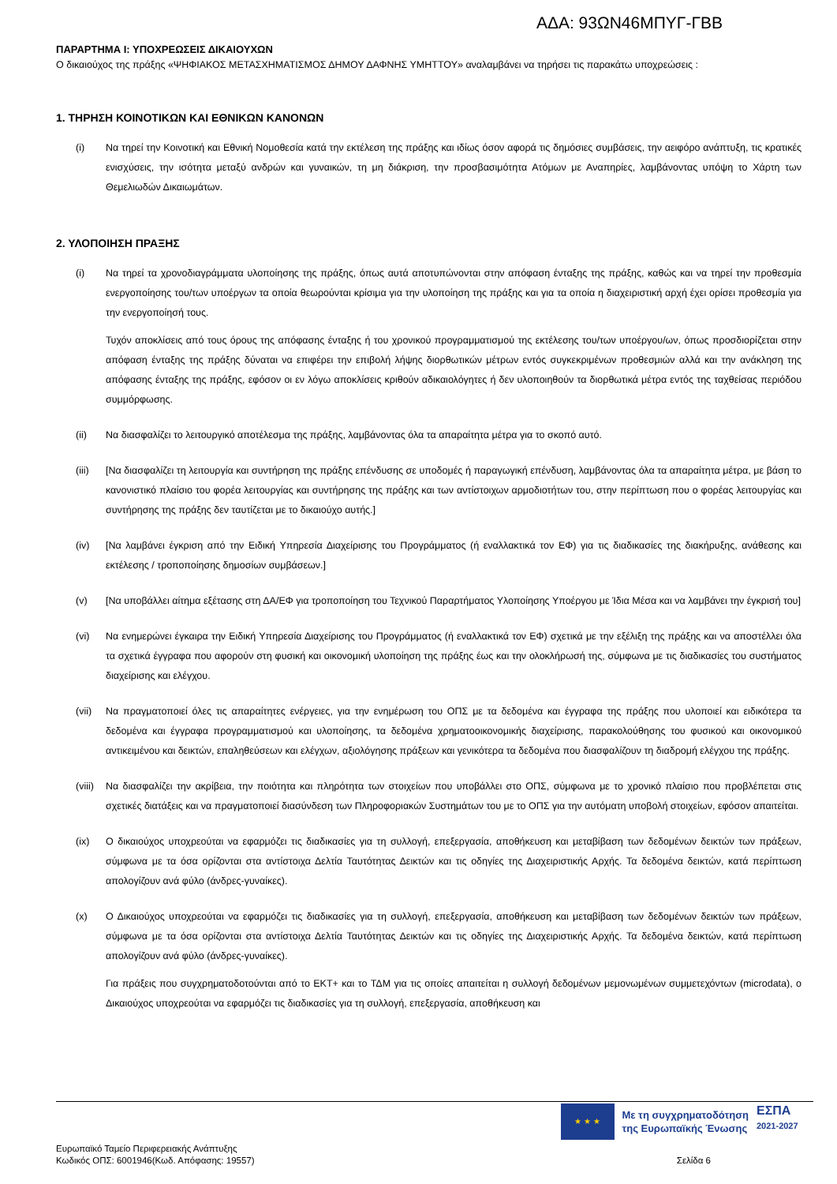ΑΔΑ: 93ΩΝ46ΜΠΥΓ-ΓΒΒ
ΠΑΡΑΡΤΗΜΑ Ι: ΥΠΟΧΡΕΩΣΕΙΣ ΔΙΚΑΙΟΥΧΩΝ
Ο δικαιούχος της πράξης «ΨΗΦΙΑΚΟΣ ΜΕΤΑΣΧΗΜΑΤΙΣΜΟΣ ΔΗΜΟΥ ΔΑΦΝΗΣ ΥΜΗΤΤΟΥ» αναλαμβάνει να τηρήσει τις παρακάτω υποχρεώσεις :
1. ΤΗΡΗΣΗ ΚΟΙΝΟΤΙΚΩΝ ΚΑΙ ΕΘΝΙΚΩΝ ΚΑΝΟΝΩΝ
(i) Να τηρεί την Κοινοτική και Εθνική Νομοθεσία κατά την εκτέλεση της πράξης και ιδίως όσον αφορά τις δημόσιες συμβάσεις, την αειφόρο ανάπτυξη, τις κρατικές ενισχύσεις, την ισότητα μεταξύ ανδρών και γυναικών, τη μη διάκριση, την προσβασιμότητα Ατόμων με Αναπηρίες, λαμβάνοντας υπόψη το Χάρτη των Θεμελιωδών Δικαιωμάτων.
2. ΥΛΟΠΟΙΗΣΗ ΠΡΑΞΗΣ
(i) Να τηρεί τα χρονοδιαγράμματα υλοποίησης της πράξης, όπως αυτά αποτυπώνονται στην απόφαση ένταξης της πράξης, καθώς και να τηρεί την προθεσμία ενεργοποίησης του/των υποέργων τα οποία θεωρούνται κρίσιμα για την υλοποίηση της πράξης και για τα οποία η διαχειριστική αρχή έχει ορίσει προθεσμία για την ενεργοποίησή τους.
Τυχόν αποκλίσεις από τους όρους της απόφασης ένταξης ή του χρονικού προγραμματισμού της εκτέλεσης του/των υποέργου/ων, όπως προσδιορίζεται στην απόφαση ένταξης της πράξης δύναται να επιφέρει την επιβολή λήψης διορθωτικών μέτρων εντός συγκεκριμένων προθεσμιών αλλά και την ανάκληση της απόφασης ένταξης της πράξης, εφόσον οι εν λόγω αποκλίσεις κριθούν αδικαιολόγητες ή δεν υλοποιηθούν τα διορθωτικά μέτρα εντός της ταχθείσας περιόδου συμμόρφωσης.
(ii) Να διασφαλίζει το λειτουργικό αποτέλεσμα της πράξης, λαμβάνοντας όλα τα απαραίτητα μέτρα για το σκοπό αυτό.
(iii) [Να διασφαλίζει τη λειτουργία και συντήρηση της πράξης επένδυσης σε υποδομές ή παραγωγική επένδυση, λαμβάνοντας όλα τα απαραίτητα μέτρα, με βάση το κανονιστικό πλαίσιο του φορέα λειτουργίας και συντήρησης της πράξης και των αντίστοιχων αρμοδιοτήτων του, στην περίπτωση που ο φορέας λειτουργίας και συντήρησης της πράξης δεν ταυτίζεται με το δικαιούχο αυτής.]
(iv) [Να λαμβάνει έγκριση από την Ειδική Υπηρεσία Διαχείρισης του Προγράμματος (ή εναλλακτικά τον ΕΦ) για τις διαδικασίες της διακήρυξης, ανάθεσης και εκτέλεσης / τροποποίησης δημοσίων συμβάσεων.]
(v) [Να υποβάλλει αίτημα εξέτασης στη ΔΑ/ΕΦ για τροποποίηση του Τεχνικού Παραρτήματος Υλοποίησης Υποέργου με Ίδια Μέσα και να λαμβάνει την έγκρισή του]
(vi) Να ενημερώνει έγκαιρα την Ειδική Υπηρεσία Διαχείρισης του Προγράμματος (ή εναλλακτικά τον ΕΦ) σχετικά με την εξέλιξη της πράξης και να αποστέλλει όλα τα σχετικά έγγραφα που αφορούν στη φυσική και οικονομική υλοποίηση της πράξης έως και την ολοκλήρωσή της, σύμφωνα με τις διαδικασίες του συστήματος διαχείρισης και ελέγχου.
(vii) Να πραγματοποιεί όλες τις απαραίτητες ενέργειες, για την ενημέρωση του ΟΠΣ με τα δεδομένα και έγγραφα της πράξης που υλοποιεί και ειδικότερα τα δεδομένα και έγγραφα προγραμματισμού και υλοποίησης, τα δεδομένα χρηματοοικονομικής διαχείρισης, παρακολούθησης του φυσικού και οικονομικού αντικειμένου και δεικτών, επαληθεύσεων και ελέγχων, αξιολόγησης πράξεων και γενικότερα τα δεδομένα που διασφαλίζουν τη διαδρομή ελέγχου της πράξης.
(viii)
Να διασφαλίζει την ακρίβεια, την ποιότητα και πληρότητα των στοιχείων που υποβάλλει στο ΟΠΣ, σύμφωνα με το χρονικό πλαίσιο που προβλέπεται στις σχετικές διατάξεις και να πραγματοποιεί διασύνδεση των Πληροφοριακών Συστημάτων του με το ΟΠΣ για την αυτόματη υποβολή στοιχείων, εφόσον απαιτείται.
(ix) Ο δικαιούχος υποχρεούται να εφαρμόζει τις διαδικασίες για τη συλλογή, επεξεργασία, αποθήκευση και μεταβίβαση των δεδομένων δεικτών των πράξεων, σύμφωνα με τα όσα ορίζονται στα αντίστοιχα Δελτία Ταυτότητας Δεικτών και τις οδηγίες της Διαχειριστικής Αρχής. Τα δεδομένα δεικτών, κατά περίπτωση απολογίζουν ανά φύλο (άνδρες-γυναίκες).
(x) Ο Δικαιούχος υποχρεούται να εφαρμόζει τις διαδικασίες για τη συλλογή, επεξεργασία, αποθήκευση και μεταβίβαση των δεδομένων δεικτών των πράξεων, σύμφωνα με τα όσα ορίζονται στα αντίστοιχα Δελτία Ταυτότητας Δεικτών και τις οδηγίες της Διαχειριστικής Αρχής. Τα δεδομένα δεικτών, κατά περίπτωση απολογίζουν ανά φύλο (άνδρες-γυναίκες).
Για πράξεις που συγχρηματοδοτούνται από το ΕΚΤ+ και το ΤΔΜ για τις οποίες απαιτείται η συλλογή δεδομένων μεμονωμένων συμμετεχόντων (microdata), ο Δικαιούχος υποχρεούται να εφαρμόζει τις διαδικασίες για τη συλλογή, επεξεργασία, αποθήκευση και
★ ★ ★
Με τη συγχρηματοδότηση
της Ευρωπαϊκής Ένωσης
ΕΣΠΑ
2021-2027
Ευρωπαϊκό Ταμείο Περιφερειακής Ανάπτυξης
Κωδικός ΟΠΣ: 6001946(Κωδ. Απόφασης: 19557)
Σελίδα 6